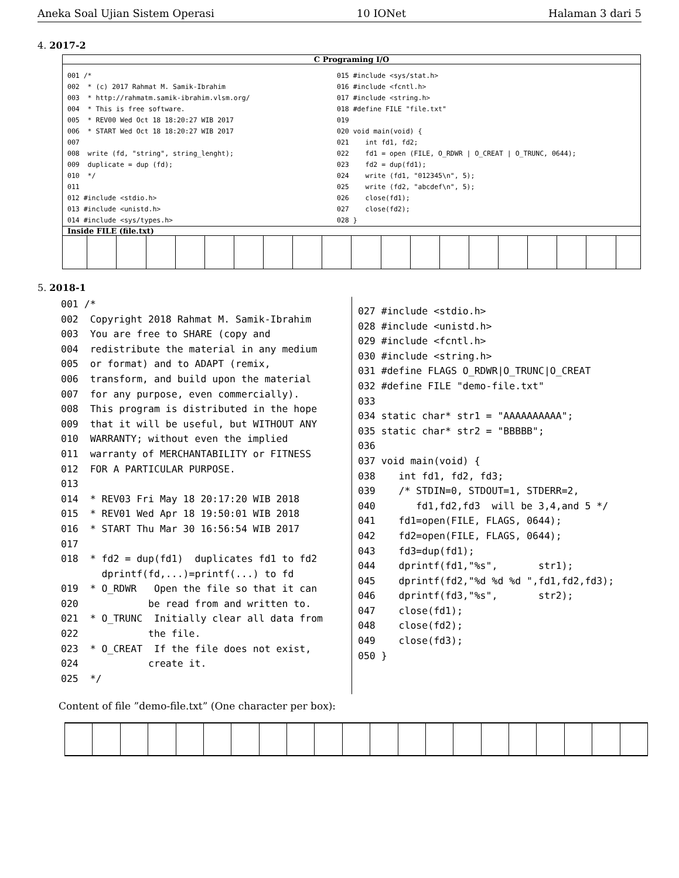Aneka Soal Ujian Sistem Operasi 10 IONet Halaman 3 dari 5
4. 2017-2
C Programing I/O
001 /*
002  * (c) 2017 Rahmat M. Samik-Ibrahim
003  * http://rahmatm.samik-ibrahim.vlsm.org/
004  * This is free software.
005  * REV00 Wed Oct 18 18:20:27 WIB 2017
006  * START Wed Oct 18 18:20:27 WIB 2017
007
008  write (fd, "string", string_lenght);
009  duplicate = dup (fd);
010  */
011
012 #include <stdio.h>
013 #include <unistd.h>
014 #include <sys/types.h>
015 #include <sys/stat.h>
016 #include <fcntl.h>
017 #include <string.h>
018 #define FILE "file.txt"
019
020 void main(void) {
021    int fd1, fd2;
022    fd1 = open (FILE, O_RDWR | O_CREAT | O_TRUNC, 0644);
023    fd2 = dup(fd1);
024    write (fd1, "012345\n", 5);
025    write (fd2, "abcdef\n", 5);
026    close(fd1);
027    close(fd2);
028 }
Inside FILE (file.txt)
5. 2018-1
001 /*
002  Copyright 2018 Rahmat M. Samik-Ibrahim
003  You are free to SHARE (copy and
004  redistribute the material in any medium
005  or format) and to ADAPT (remix,
006  transform, and build upon the material
007  for any purpose, even commercially).
008  This program is distributed in the hope
009  that it will be useful, but WITHOUT ANY
010  WARRANTY; without even the implied
011  warranty of MERCHANTABILITY or FITNESS
012  FOR A PARTICULAR PURPOSE.
013
014  * REV03 Fri May 18 20:17:20 WIB 2018
015  * REV01 Wed Apr 18 19:50:01 WIB 2018
016  * START Thu Mar 30 16:56:54 WIB 2017
017
018  * fd2 = dup(fd1)  duplicates fd1 to fd2
       dprintf(fd,...)=printf(...) to fd
019  * O_RDWR   Open the file so that it can
020            be read from and written to.
021  * O_TRUNC  Initially clear all data from
022            the file.
023  * O_CREAT  If the file does not exist,
024            create it.
025  */
027 #include <stdio.h>
028 #include <unistd.h>
029 #include <fcntl.h>
030 #include <string.h>
031 #define FLAGS O_RDWR|O_TRUNC|O_CREAT
032 #define FILE "demo-file.txt"
033
034 static char* str1 = "AAAAAAAAAA";
035 static char* str2 = "BBBBB";
036
037 void main(void) {
038    int fd1, fd2, fd3;
039    /* STDIN=0, STDOUT=1, STDERR=2,
040       fd1,fd2,fd3  will be 3,4,and 5 */
041    fd1=open(FILE, FLAGS, 0644);
042    fd2=open(FILE, FLAGS, 0644);
043    fd3=dup(fd1);
044    dprintf(fd1,"%s",       str1);
045    dprintf(fd2,"%d %d %d ",fd1,fd2,fd3);
046    dprintf(fd3,"%s",       str2);
047    close(fd1);
048    close(fd2);
049    close(fd3);
050 }
Content of file ”demo-file.txt” (One character per box):